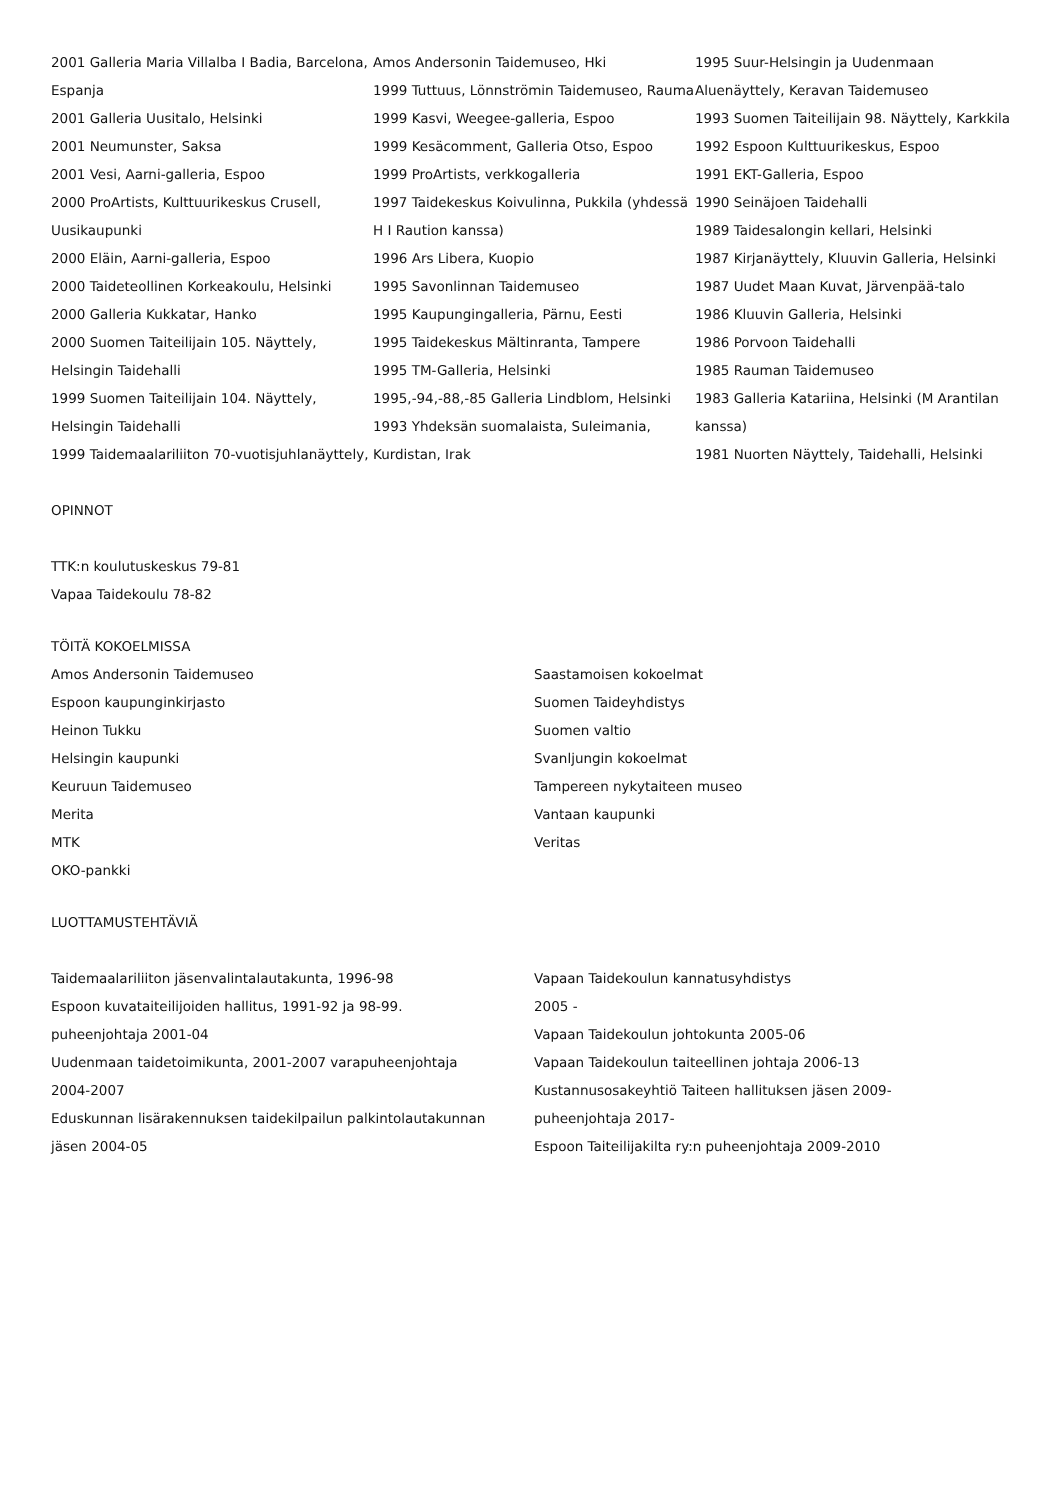2001 Galleria Maria Villalba I Badia, Barcelona, Espanja
2001 Galleria Uusitalo, Helsinki
2001 Neumunster, Saksa
2001 Vesi, Aarni-galleria, Espoo
2000 ProArtists, Kulttuurikeskus Crusell, Uusikaupunki
2000 Eläin, Aarni-galleria, Espoo
2000 Taideteollinen Korkeakoulu, Helsinki
2000 Galleria Kukkatar, Hanko
2000 Suomen Taiteilijain 105. Näyttely, Helsingin Taidehalli
1999 Suomen Taiteilijain 104. Näyttely, Helsingin Taidehalli
1999 Taidemaalariliiton 70-vuotisjuhlanäyttely,
Amos Andersonin Taidemuseo, Hki
1999 Tuttuus, Lönnströmin Taidemuseo, Rauma
1999 Kasvi, Weegee-galleria, Espoo
1999 Kesäcomment, Galleria Otso, Espoo
1999 ProArtists, verkkogalleria
1997 Taidekeskus Koivulinna, Pukkila (yhdessä H I Raution kanssa)
1996 Ars Libera, Kuopio
1995 Savonlinnan Taidemuseo
1995 Kaupungingalleria, Pärnu, Eesti
1995 Taidekeskus Mältinranta, Tampere
1995 TM-Galleria, Helsinki
1995,-94,-88,-85 Galleria Lindblom, Helsinki
1993 Yhdeksän suomalaista, Suleimania, Kurdistan, Irak
1995 Suur-Helsingin ja Uudenmaan Aluenäyttely, Keravan Taidemuseo
1993 Suomen Taiteilijain 98. Näyttely, Karkkila
1992 Espoon Kulttuurikeskus, Espoo
1991 EKT-Galleria, Espoo
1990 Seinäjoen Taidehalli
1989 Taidesalongin kellari, Helsinki
1987 Kirjanäyttely, Kluuvin Galleria, Helsinki
1987 Uudet Maan Kuvat, Järvenpää-talo
1986 Kluuvin Galleria, Helsinki
1986 Porvoon Taidehalli
1985 Rauman Taidemuseo
1983 Galleria Katariina, Helsinki (M Arantilan kanssa)
1981 Nuorten Näyttely, Taidehalli, Helsinki
OPINNOT
TTK:n koulutuskeskus 79-81
Vapaa Taidekoulu 78-82
TÖITÄ KOKOELMISSA
Amos Andersonin Taidemuseo
Espoon kaupunginkirjasto
Heinon Tukku
Helsingin kaupunki
Keuruun Taidemuseo
Merita
MTK
OKO-pankki
Saastamoisen kokoelmat
Suomen Taideyhdistys
Suomen valtio
Svanljungin kokoelmat
Tampereen nykytaiteen museo
Vantaan kaupunki
Veritas
LUOTTAMUSTEHTÄVIÄ
Taidemaalariliiton jäsenvalintalautakunta, 1996-98
Espoon kuvataiteilijoiden hallitus, 1991-92 ja 98-99. puheenjohtaja 2001-04
Uudenmaan taidetoimikunta, 2001-2007 varapuheenjohtaja 2004-2007
Eduskunnan lisärakennuksen taidekilpailun palkintolautakunnan jäsen 2004-05
Vapaan Taidekoulun kannatusyhdistys
2005 -
Vapaan Taidekoulun johtokunta 2005-06
Vapaan Taidekoulun taiteellinen johtaja 2006-13
Kustannusosakeyhtiö Taiteen hallituksen jäsen 2009-
puheenjohtaja 2017-
Espoon Taiteilijakilta ry:n puheenjohtaja 2009-2010